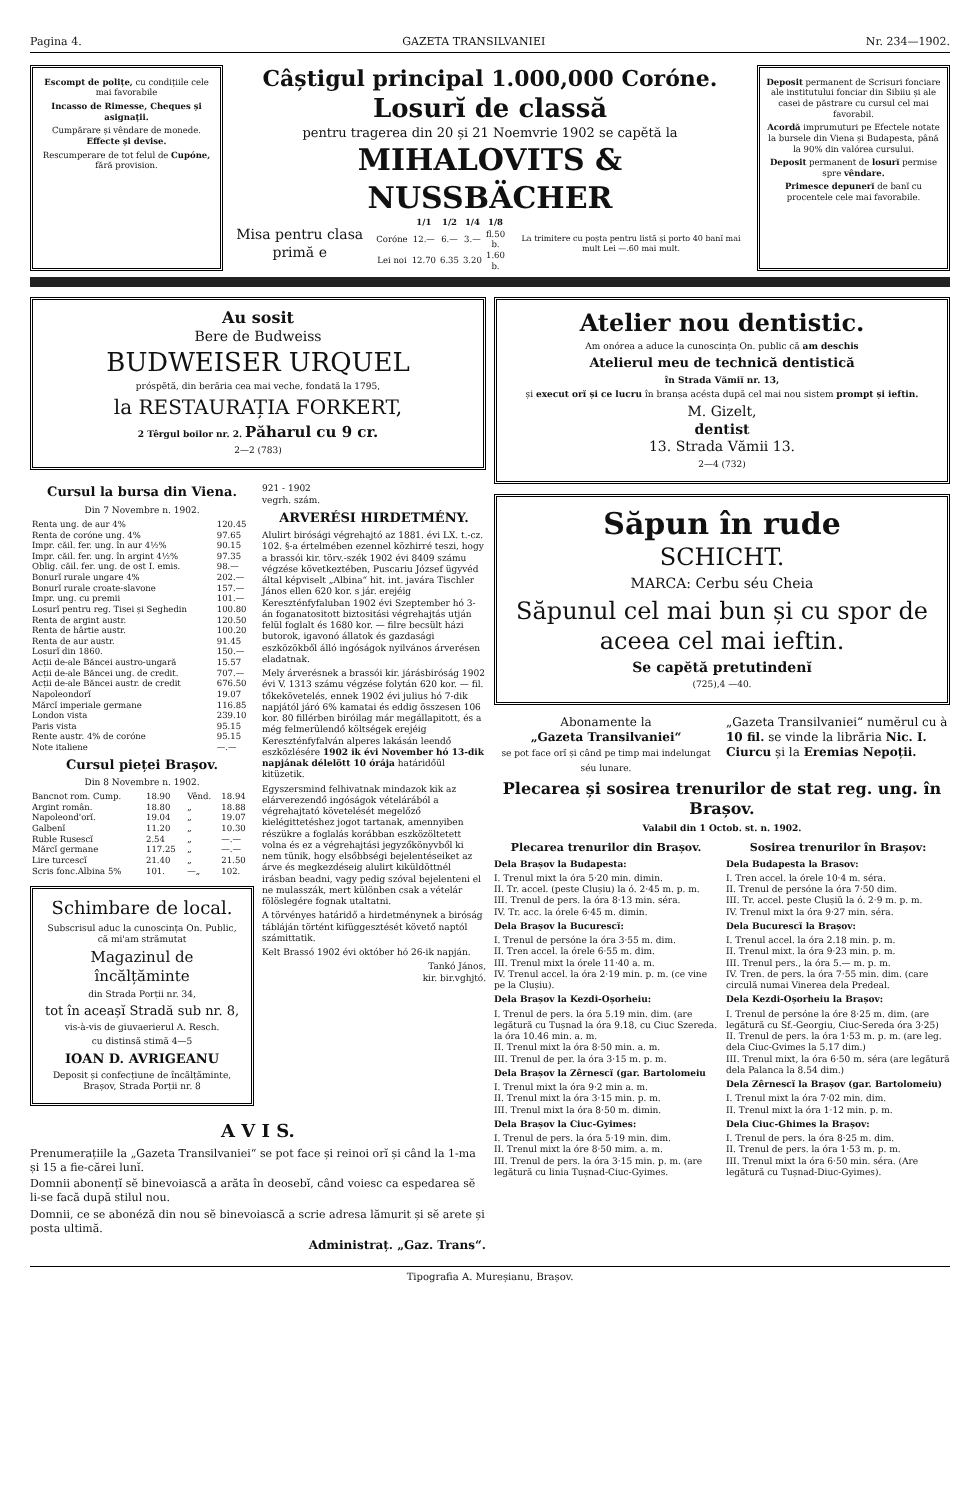Pagina 4. GAZETA TRANSILVANIEI Nr. 234—1902.
Escompt de polițe, cu condițiile cele mai favorabile
Incasso de Rimesse, Cheques și asignații.
Cumpărare și vêndare de monede. Effecte și devise.
Rescumperare de tot felul de Cupóne, fără provision.
Câștigul principal 1.000,000 Coróne.
Losurĭ de classă
pentru tragerea din 20 și 21 Noemvrie 1902 se capĕtă la
MIHALOVITS & NUSSBÄCHER
Misa pentru clasa primă e
| | 1/1 | 1/2 | 1/4 | 1/8 |
| --- | --- | --- | --- | --- |
| Coróne | 12.— | 6.— | 3.— | fl.50 b. |
| Lei noi | 12.70 | 6.35 | 3.20 | 1.60 b. |
La trimitere cu poșta pentru listă și porto 40 banĭ mai mult Lei —.60 mai mult.
Deposit permanent de Scrisuri fonciare ale institutului fonciar din Sibiiu și ale casei de păstrare cu cursul cel mai favorabil.
Acordă imprumuturi pe Efectele notate la bursele din Viena și Budapesta, până la 90% din valórea cursului.
Deposit permanent de losurĭ permise spre vêndare.
Primesce depunerĭ de banĭ cu procentele cele mai favorabile.
Au sosit
Bere de Budweiss
BUDWEISER URQUEL
próspĕtă, din berăria cea mai veche, fondată la 1795,
la RESTAURAȚIA FORKERT,
2 Têrgul boilor nr. 2. Păharul cu 9 cr.
2—2 (783)
Cursul la bursa din Viena.
Din 7 Novembre n. 1902.
| Renta ung. de aur 4% | 120.45 |
| Renta de coróne ung. 4% | 97.65 |
| Impr. căil. fer. ung. în aur 4½% | 90.15 |
| Impr. căil. fer. ung. în argint 4½% | 97.35 |
| Oblig. căil. fer. ung. de ost I. emis. | 98.— |
| Bonurĭ rurale ungare 4% | 202.— |
| Bonurĭ rurale croate-slavone | 157.— |
| Impr. ung. cu premii | 101.— |
| Losurĭ pentru reg. Tisei și Seghedin | 100.80 |
| Renta de argint austr. | 120.50 |
| Renta de hârtie austr. | 100.20 |
| Renta de aur austr. | 91.45 |
| Losurĭ din 1860. | 150.— |
| Acții de-ale Băncei austro-ungară | 15.57 |
| Acții de-ale Băncei ung. de credit. | 707.— |
| Acții de-ale Băncei austr. de credit | 676.50 |
| Napoleondorĭ | 19.07 |
| Mărcĭ imperiale germane | 116.85 |
| London vista | 239.10 |
| Paris vista | 95.15 |
| Rente austr. 4% de coróne | 95.15 |
| Note italiene | —.— |
Cursul pieței Brașov.
Din 8 Novembre n. 1902.
| Bancnot rom. Cump. | 18.90 | Vênd. | 18.94 |
| Argint român. | 18.80 | „ | 18.88 |
| Napoleond'orĭ. | 19.04 | „ | 19.07 |
| Galbenĭ | 11.20 | „ | 10.30 |
| Ruble Rusescĭ | 2.54 | „ | —.— |
| Mărcĭ germane | 117.25 | „ | —.— |
| Lire turcescĭ | 21.40 | „ | 21.50 |
| Scris fonc.Albina 5% | 101. | —„ | 102. |
Schimbare de local.
Subscrisul aduc la cunoscința On. Public, că mi'am strămutat
Magazinul de încălțăminte
din Strada Porții nr. 34,
tot în aceașĭ Stradă sub nr. 8,
vis-à-vis de giuvaerierul A. Resch.
cu distinsă stimă 4—5
IOAN D. AVRIGEANU
Deposit și confecțiune de încălțăminte, Brașov, Strada Porții nr. 8
921 - 1902
vegrh. szám.
ARVERÉSI HIRDETMÉNY.
Alulirt birósági végrehajtó az 1881. évi LX. t.-cz. 102. §-a értelmében ezennel közhirré teszi, hogy a brassói kir. törv.-szék 1902 évi 8409 számu végzése következtében, Puscariu József ügyvéd által képviselt „Albina“ hit. int. javára Tischler János ellen 620 kor. s jár. erejéig Kereszténfyfaluban 1902 évi Szeptember hó 3-án foganatositott biztositási végrehajtás utján felül foglalt és 1680 kor. — filre becsült házi butorok, igavonó állatok és gazdasági eszközökből álló ingóságok nyilvános árverésen eladatnak.
Mely árverésnek a brassói kir. járásbiróság 1902 évi V. 1313 számu végzése folytán 620 kor. — fil. tőkekövetelés, ennek 1902 évi julius hó 7-dik napjától járó 6% kamatai és eddig összesen 106 kor. 80 fillérben biróilag már megállapitott, és a még felmerülendő költségek erejéig Kereszténfyfalván alperes lakásán leendő eszközlésére 1902 ik évi November hó 13-dik napjának délelött 10 órája határidőül kitüzetik.
Egyszersmind felhivatnak mindazok kik az elárverezendő ingóságok vételárából a végrehajtató követelését megelőző kielégittetéshez jogot tartanak, amennyiben részükre a foglalás korábban eszközöltetett volna és ez a végrehajtási jegyzőkönyvből ki nem tünik, hogy elsőbbségi bejelentéseiket az árve és megkezdéseig alulirt kiküldöttnél irásban beadni, vagy pedig szóval bejelenteni el ne mulasszák, mert különben csak a vételár fölöslegére fognak utaltatni.
A törvényes határidő a hirdetménynek a biróság tábláján történt kifüggesztését követő naptól számittatik.
Kelt Brassó 1902 évi október hó 26-ik napján.
Tankó János,
kir. bir.vghjtó.
A V I S.
Prenumerațiile la „Gazeta Transilvaniei“ se pot face și reinoi orĭ și când la 1-ma și 15 a fie-cărei lunĭ.
Domnii abonențĭ sĕ binevoiască a arăta în deosebĭ, când voiesc ca espedarea sĕ li-se facă după stilul nou.
Domnii, ce se abonéză din nou sĕ binevoiască a scrie adresa lămurit și sĕ arete și posta ultimă.
Administraț. „Gaz. Trans“.
Atelier nou dentistic.
Am onórea a aduce la cunoscința On. public că am deschis
Atelierul meu de technică dentistică
în Strada Vămiĭ nr. 13,
și execut orĭ și ce lucru în branșa acésta după cel mai nou sistem prompt și ieftin.
M. Gizelt,
dentist
13. Strada Vămii 13.
2—4 (732)
Săpun în rude
SCHICHT.
MARCA: Cerbu séu Cheia
Săpunul cel mai bun și cu spor de aceea cel mai ieftin.
Se capĕtă pretutindenĭ
(725),4 —40.
Abonamente la
„Gazeta Transilvaniei“
se pot face orĭ și când pe timp mai indelungat séu lunare.
„Gazeta Transilvaniei“ numĕrul cu à 10 fil. se vinde la librăria Nic. I. Ciurcu și la Eremias Nepoții.
Plecarea și sosirea trenurilor de stat reg. ung. în Brașov.
Valabil din 1 Octob. st. n. 1902.
Plecarea trenurilor din Brașov.
Dela Brașov la Budapesta:
I. Trenul mixt la óra 5·20 min. dimin.
II. Tr. accel. (peste Clușiu) la ó. 2·45 m. p. m.
III. Trenul de pers. la óra 8·13 min. séra.
IV. Tr. acc. la órele 6·45 m. dimin.
Dela Brașov la Bucurescĭ:
I. Trenul de persóne la óra 3·55 m. dim.
II. Tren accel. la órele 6·55 m. dim.
III. Trenul mixt la órele 11·40 a. m.
IV. Trenul accel. la óra 2·19 min. p. m. (ce vine pe la Clușiu).
Dela Brașov la Kezdi-Oșorheiu:
I. Trenul de pers. la óra 5.19 min. dim. (are legătură cu Tușnad la óra 9.18, cu Ciuc Szereda. la óra 10.46 min. a. m.
II. Trenul mixt la óra 8·50 min. a. m.
III. Trenul de per. la óra 3·15 m. p. m.
Dela Brașov la Zêrnescĭ (gar. Bartolomeiu
I. Trenul mixt la óra 9·2 min a. m.
II. Trenul mixt la óra 3·15 min. p. m.
III. Trenul mixt la óra 8·50 m. dimin.
Dela Brașov la Ciuc-Gyimes:
I. Trenul de pers. la óra 5·19 min. dim.
II. Trenul mixt la óre 8·50 mim. a. m.
III. Trenul de pers. la óra 3·15 min. p. m. (are legătură cu linia Tușnad-Ciuc-Gyimes.
Sosirea trenurilor în Brașov:
Dela Budapesta la Brasov:
I. Tren accel. la órele 10·4 m. séra.
II. Trenul de persóne la óra 7·50 dim.
III. Tr. accel. peste Clușiŭ la ó. 2·9 m. p. m.
IV. Trenul mixt la óra 9·27 min. séra.
Dela Bucurescĭ la Brașov:
I. Trenul accel. la óra 2.18 min. p. m.
II. Trenul mixt. la óra 9·23 min. p. m.
III. Trenul pers., la óra 5.— m. p. m.
IV. Tren. de pers. la óra 7·55 min. dim. (care circulă numai Vinerea dela Predeal.
Dela Kezdi-Oșorheiu la Brașov:
I. Trenul de persóne la óre 8·25 m. dim. (are legătură cu Sf.-Georgiu, Ciuc-Sereda óra 3·25)
II. Trenul de pers. la óra 1·53 m. p. m. (are leg. dela Ciuc-Gvimes la 5.17 dim.)
III. Trenul mixt, la óra 6·50 m. séra (are legătură dela Palanca la 8.54 dim.)
Dela Zêrnescĭ la Brașov (gar. Bartolomeiu)
I. Trenul mixt la óra 7·02 min. dim.
II. Trenul mixt la óra 1·12 min. p. m.
Dela Ciuc-Ghimes la Brașov:
I. Trenul de pers. la óra 8·25 m. dim.
II. Trenul de pers. la óra 1·53 m. p. m.
III. Trenul mixt la óra 6·50 min. séra. (Are legătură cu Tușnad-Diuc-Gyimes).
Tipografia A. Mureșianu, Brașov.